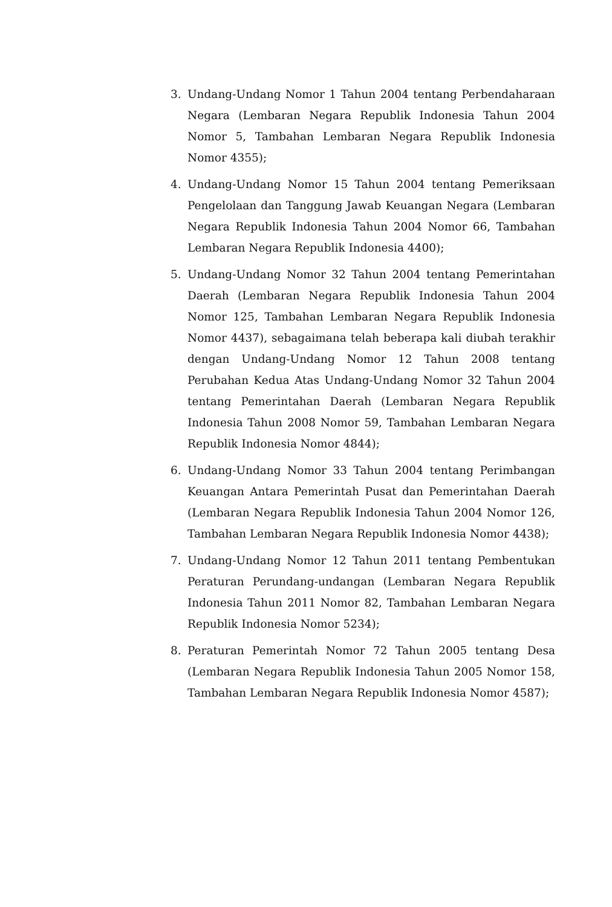3. Undang-Undang Nomor 1 Tahun 2004 tentang Perbendaharaan Negara (Lembaran Negara Republik Indonesia Tahun 2004 Nomor 5, Tambahan Lembaran Negara Republik Indonesia Nomor 4355);
4. Undang-Undang Nomor 15 Tahun 2004 tentang Pemeriksaan Pengelolaan dan Tanggung Jawab Keuangan Negara (Lembaran Negara Republik Indonesia Tahun 2004 Nomor 66, Tambahan Lembaran Negara Republik Indonesia 4400);
5. Undang-Undang Nomor 32 Tahun 2004 tentang Pemerintahan Daerah (Lembaran Negara Republik Indonesia Tahun 2004 Nomor 125, Tambahan Lembaran Negara Republik Indonesia Nomor 4437), sebagaimana telah beberapa kali diubah terakhir dengan Undang-Undang Nomor 12 Tahun 2008 tentang Perubahan Kedua Atas Undang-Undang Nomor 32 Tahun 2004 tentang Pemerintahan Daerah (Lembaran Negara Republik Indonesia Tahun 2008 Nomor 59, Tambahan Lembaran Negara Republik Indonesia Nomor 4844);
6. Undang-Undang Nomor 33 Tahun 2004 tentang Perimbangan Keuangan Antara Pemerintah Pusat dan Pemerintahan Daerah (Lembaran Negara Republik Indonesia Tahun 2004 Nomor 126, Tambahan Lembaran Negara Republik Indonesia Nomor 4438);
7. Undang-Undang Nomor 12 Tahun 2011 tentang Pembentukan Peraturan Perundang-undangan (Lembaran Negara Republik Indonesia Tahun 2011 Nomor 82, Tambahan Lembaran Negara Republik Indonesia Nomor 5234);
8. Peraturan Pemerintah Nomor 72 Tahun 2005 tentang Desa (Lembaran Negara Republik Indonesia Tahun 2005 Nomor 158, Tambahan Lembaran Negara Republik Indonesia Nomor 4587);